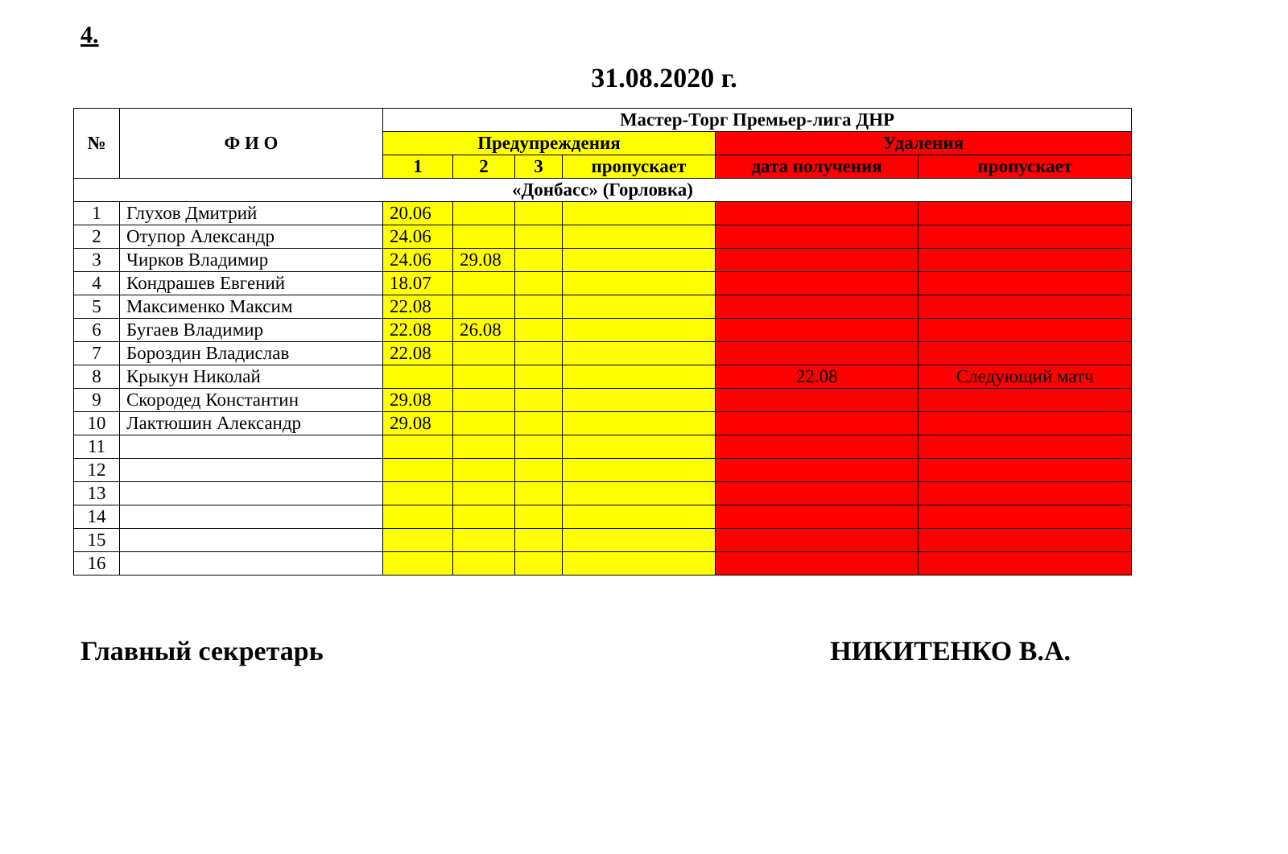4.
31.08.2020 г.
| № | Ф И О | Мастер-Торг Премьер-лига ДНР | | | | | |
| --- | --- | --- | --- | --- | --- | --- | --- |
| | | Предупреждения | | | | Удаления | |
| | | 1 | 2 | 3 | пропускает | дата получения | пропускает |
| «Донбасс» (Горловка) | | | | | | | |
| 1 | Глухов Дмитрий | 20.06 | | | | | |
| 2 | Отупор Александр | 24.06 | | | | | |
| 3 | Чирков Владимир | 24.06 | 29.08 | | | | |
| 4 | Кондрашев Евгений | 18.07 | | | | | |
| 5 | Максименко Максим | 22.08 | | | | | |
| 6 | Бугаев Владимир | 22.08 | 26.08 | | | | |
| 7 | Бороздин Владислав | 22.08 | | | | | |
| 8 | Крыкун Николай | | | | | 22.08 | Следующий матч |
| 9 | Скородед Константин | 29.08 | | | | | |
| 10 | Лактюшин Александр | 29.08 | | | | | |
| 11 | | | | | | | |
| 12 | | | | | | | |
| 13 | | | | | | | |
| 14 | | | | | | | |
| 15 | | | | | | | |
| 16 | | | | | | | |
Главный секретарь НИКИТЕНКО В.А.